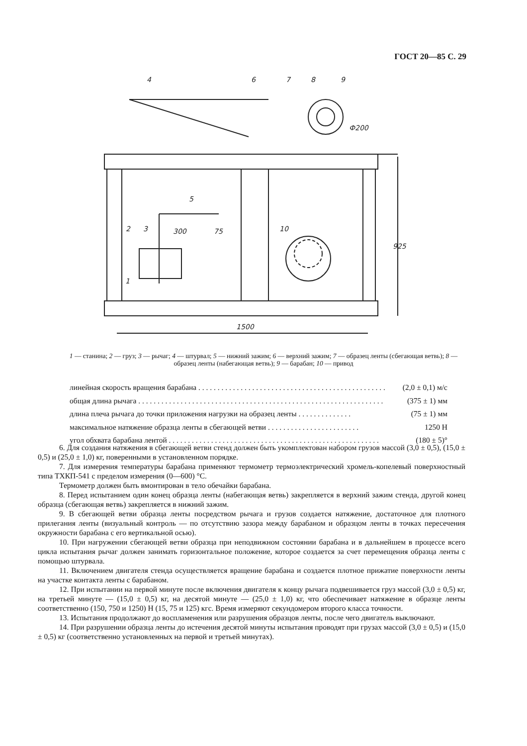ГОСТ 20—85 С. 29
4
6
7
8
9
Ф200
5
2
3
300
75
10
1
925
1500
1 — станина; 2 — груз; 3 — рычаг; 4 — штурвал; 5 — нижний зажим; 6 — верхний зажим; 7 — образец ленты (сбегающая ветвь); 8 — образец ленты (набегающая ветвь); 9 — барабан; 10 — привод
линейная скорость вращения барабана . . . . . . . . . . . . . . . . . . . . . . . . . . . . . . . . . . . . . . . . . . . . . . . . . (2,0 ± 0,1) м/с
общая длина рычага . . . . . . . . . . . . . . . . . . . . . . . . . . . . . . . . . . . . . . . . . . . . . . . . . . . . . . . . . . . . . . . . (375 ± 1) мм
длина плеча рычага до точки приложения нагрузки на образец ленты . . . . . . . . . . . . . . (75 ± 1) мм
максимальное натяжение образца ленты в сбегающей ветви . . . . . . . . . . . . . . . . . . . . . . . . 1250 Н
угол обхвата барабана лентой . . . . . . . . . . . . . . . . . . . . . . . . . . . . . . . . . . . . . . . . . . . . . . . . . . . . . . . (180 ± 5)°
6. Для создания натяжения в сбегающей ветви стенд должен быть укомплектован набором грузов массой (3,0 ± 0,5), (15,0 ± 0,5) и (25,0 ± 1,0) кг, поверенными в установленном порядке.
7. Для измерения температуры барабана применяют термометр термоэлектрический хромель-копелевый поверхностный типа ТХКП-541 с пределом измерения (0—600) °С.
Термометр должен быть вмонтирован в тело обечайки барабана.
8. Перед испытанием один конец образца ленты (набегающая ветвь) закрепляется в верхний зажим стенда, другой конец образца (сбегающая ветвь) закрепляется в нижний зажим.
9. В сбегающей ветви образца ленты посредством рычага и грузов создается натяжение, достаточное для плотного прилегания ленты (визуальный контроль — по отсутствию зазора между барабаном и образцом ленты в точках пересечения окружности барабана с его вертикальной осью).
10. При нагружении сбегающей ветви образца при неподвижном состоянии барабана и в дальнейшем в процессе всего цикла испытания рычаг должен занимать горизонтальное положение, которое создается за счет перемещения образца ленты с помощью штурвала.
11. Включением двигателя стенда осуществляется вращение барабана и создается плотное прижатие поверхности ленты на участке контакта ленты с барабаном.
12. При испытании на первой минуте после включения двигателя к концу рычага подвешивается груз массой (3,0 ± 0,5) кг, на третьей минуте — (15,0 ± 0,5) кг, на десятой минуте — (25,0 ± 1,0) кг, что обеспечивает натяжение в образце ленты соответственно (150, 750 и 1250) Н (15, 75 и 125) кгс. Время измеряют секундомером второго класса точности.
13. Испытания продолжают до воспламенения или разрушения образцов ленты, после чего двигатель выключают.
14. При разрушении образца ленты до истечения десятой минуты испытания проводят при грузах массой (3,0 ± 0,5) и (15,0 ± 0,5) кг (соответственно установленных на первой и третьей минутах).